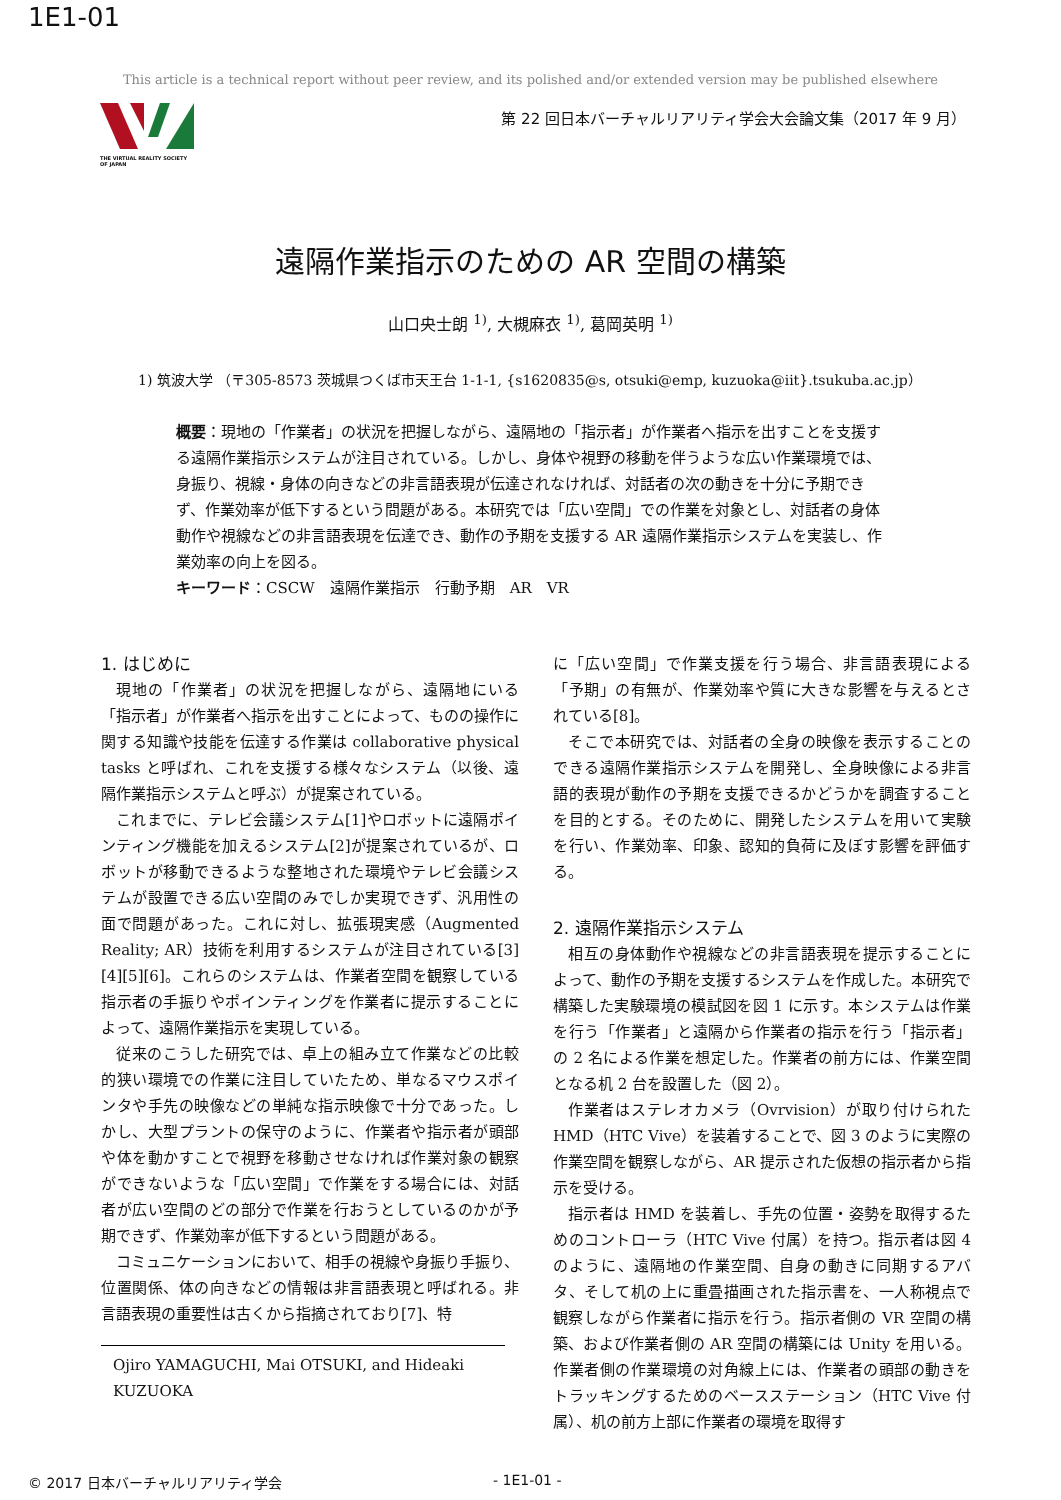1E1-01
This article is a technical report without peer review, and its polished and/or extended version may be published elsewhere
THE VIRTUAL REALITY SOCIETY OF JAPAN
第 22 回日本バーチャルリアリティ学会大会論文集（2017 年 9 月）
遠隔作業指示のための AR 空間の構築
山口央士朗 <sup>1)</sup>, 大槻麻衣 <sup>1)</sup>, 葛岡英明 <sup>1)</sup>
1) 筑波大学 （〒305-8573 茨城県つくば市天王台 1-1-1, {s1620835@s, otsuki@emp, kuzuoka@iit}.tsukuba.ac.jp）
概要：現地の「作業者」の状況を把握しながら、遠隔地の「指示者」が作業者へ指示を出すことを支援する遠隔作業指示システムが注目されている。しかし、身体や視野の移動を伴うような広い作業環境では、身振り、視線・身体の向きなどの非言語表現が伝達されなければ、対話者の次の動きを十分に予期できず、作業効率が低下するという問題がある。本研究では「広い空間」での作業を対象とし、対話者の身体動作や視線などの非言語表現を伝達でき、動作の予期を支援する AR 遠隔作業指示システムを実装し、作業効率の向上を図る。
キーワード：CSCW　遠隔作業指示　行動予期　AR　VR
1. はじめに
現地の「作業者」の状況を把握しながら、遠隔地にいる「指示者」が作業者へ指示を出すことによって、ものの操作に関する知識や技能を伝達する作業は collaborative physical tasks と呼ばれ、これを支援する様々なシステム（以後、遠隔作業指示システムと呼ぶ）が提案されている。
これまでに、テレビ会議システム[1]やロボットに遠隔ポインティング機能を加えるシステム[2]が提案されているが、ロボットが移動できるような整地された環境やテレビ会議システムが設置できる広い空間のみでしか実現できず、汎用性の面で問題があった。これに対し、拡張現実感（Augmented Reality; AR）技術を利用するシステムが注目されている[3][4][5][6]。これらのシステムは、作業者空間を観察している指示者の手振りやポインティングを作業者に提示することによって、遠隔作業指示を実現している。
従来のこうした研究では、卓上の組み立て作業などの比較的狭い環境での作業に注目していたため、単なるマウスポインタや手先の映像などの単純な指示映像で十分であった。しかし、大型プラントの保守のように、作業者や指示者が頭部や体を動かすことで視野を移動させなければ作業対象の観察ができないような「広い空間」で作業をする場合には、対話者が広い空間のどの部分で作業を行おうとしているのかが予期できず、作業効率が低下するという問題がある。
コミュニケーションにおいて、相手の視線や身振り手振り、位置関係、体の向きなどの情報は非言語表現と呼ばれる。非言語表現の重要性は古くから指摘されており[7]、特
Ojiro YAMAGUCHI, Mai OTSUKI, and Hideaki KUZUOKA
に「広い空間」で作業支援を行う場合、非言語表現による「予期」の有無が、作業効率や質に大きな影響を与えるとされている[8]。
そこで本研究では、対話者の全身の映像を表示することのできる遠隔作業指示システムを開発し、全身映像による非言語的表現が動作の予期を支援できるかどうかを調査することを目的とする。そのために、開発したシステムを用いて実験を行い、作業効率、印象、認知的負荷に及ぼす影響を評価する。
2. 遠隔作業指示システム
相互の身体動作や視線などの非言語表現を提示することによって、動作の予期を支援するシステムを作成した。本研究で構築した実験環境の模試図を図 1 に示す。本システムは作業を行う「作業者」と遠隔から作業者の指示を行う「指示者」の 2 名による作業を想定した。作業者の前方には、作業空間となる机 2 台を設置した（図 2）。
作業者はステレオカメラ（Ovrvision）が取り付けられた HMD（HTC Vive）を装着することで、図 3 のように実際の作業空間を観察しながら、AR 提示された仮想の指示者から指示を受ける。
指示者は HMD を装着し、手先の位置・姿勢を取得するためのコントローラ（HTC Vive 付属）を持つ。指示者は図 4 のように、遠隔地の作業空間、自身の動きに同期するアバタ、そして机の上に重畳描画された指示書を、一人称視点で観察しながら作業者に指示を行う。指示者側の VR 空間の構築、および作業者側の AR 空間の構築には Unity を用いる。作業者側の作業環境の対角線上には、作業者の頭部の動きをトラッキングするためのベースステーション（HTC Vive 付属）、机の前方上部に作業者の環境を取得す
© 2017 日本バーチャルリアリティ学会 - 1E1-01 -